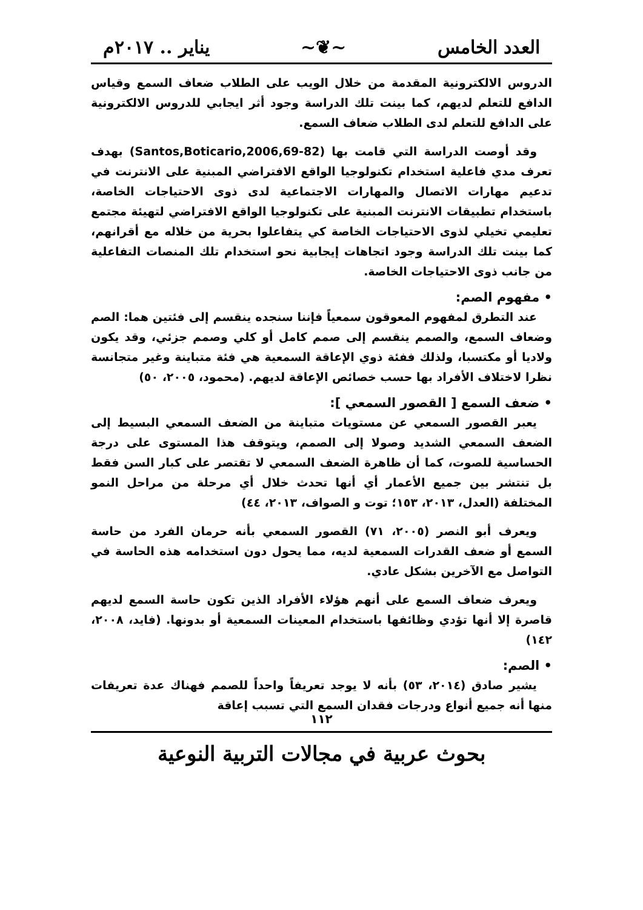العدد الخامس ~❦~ يناير .. ٢٠١٧م
الدروس الالكترونية المقدمة من خلال الويب على الطلاب ضعاف السمع وقياس الدافع للتعلم لديهم، كما بينت تلك الدراسة وجود أثر ايجابي للدروس الالكترونية على الدافع للتعلم لدى الطلاب ضعاف السمع.
وقد أوصت الدراسة التي قامت بها (Santos,Boticario,2006,69-82) بهدف تعرف مدي فاعلية استخدام تكنولوجيا الواقع الافتراضي المبنية على الانترنت في تدعيم مهارات الاتصال والمهارات الاجتماعية لدى ذوى الاحتياجات الخاصة، باستخدام تطبيقات الانترنت المبنية على تكنولوجيا الواقع الافتراضي لتهيئة مجتمع تعليمي تخيلي لذوى الاحتياجات الخاصة كي يتفاعلوا بحرية من خلاله مع أقرانهم، كما بينت تلك الدراسة وجود اتجاهات إيجابية نحو استخدام تلك المنصات التفاعلية من جانب ذوى الاحتياجات الخاصة.
• مفهوم الصم:
عند التطرق لمفهوم المعوقون سمعياً فإننا سنجده ينقسم إلى فئتين هما: الصم وضعاف السمع، والصمم ينقسم إلى صمم كامل أو كلي وصمم جزئي، وقد يكون ولاديا أو مكتسبا، ولذلك ففئة ذوي الإعاقة السمعية هي فئة متباينة وغير متجانسة نظرا لاختلاف الأفراد بها حسب خصائص الإعاقة لديهم. (محمود، ٢٠٠٥، ٥٠)
• ضعف السمع [ القصور السمعي ]:
يعبر القصور السمعي عن مستويات متباينة من الضعف السمعي البسيط إلى الضعف السمعي الشديد وصولا إلى الصمم، ويتوقف هذا المستوى على درجة الحساسية للصوت، كما أن ظاهرة الضعف السمعي لا تقتصر على كبار السن فقط بل تنتشر بين جميع الأعمار أي أنها تحدث خلال أي مرحلة من مراحل النمو المختلفة (العدل، ٢٠١٣، ١٥٣؛ توت و الصواف، ٢٠١٣، ٤٤)
ويعرف أبو النصر (٢٠٠٥، ٧١) القصور السمعي بأنه حرمان الفرد من حاسة السمع أو ضعف القدرات السمعية لديه، مما يحول دون استخدامه هذه الحاسة في التواصل مع الآخرين بشكل عادي.
ويعرف ضعاف السمع على أنهم هؤلاء الأفراد الذين تكون حاسة السمع لديهم قاصرة إلا أنها تؤدي وظائفها باستخدام المعينات السمعية أو بدونها. (فايد، ٢٠٠٨، ١٤٢)
• الصم:
يشير صادق (٢٠١٤، ٥٣) بأنه لا يوجد تعريفاً واحداً للصمم فهناك عدة تعريفات منها أنه جميع أنواع ودرجات فقدان السمع التي تسبب إعاقة
١١٢
بحوث عربية في مجالات التربية النوعية